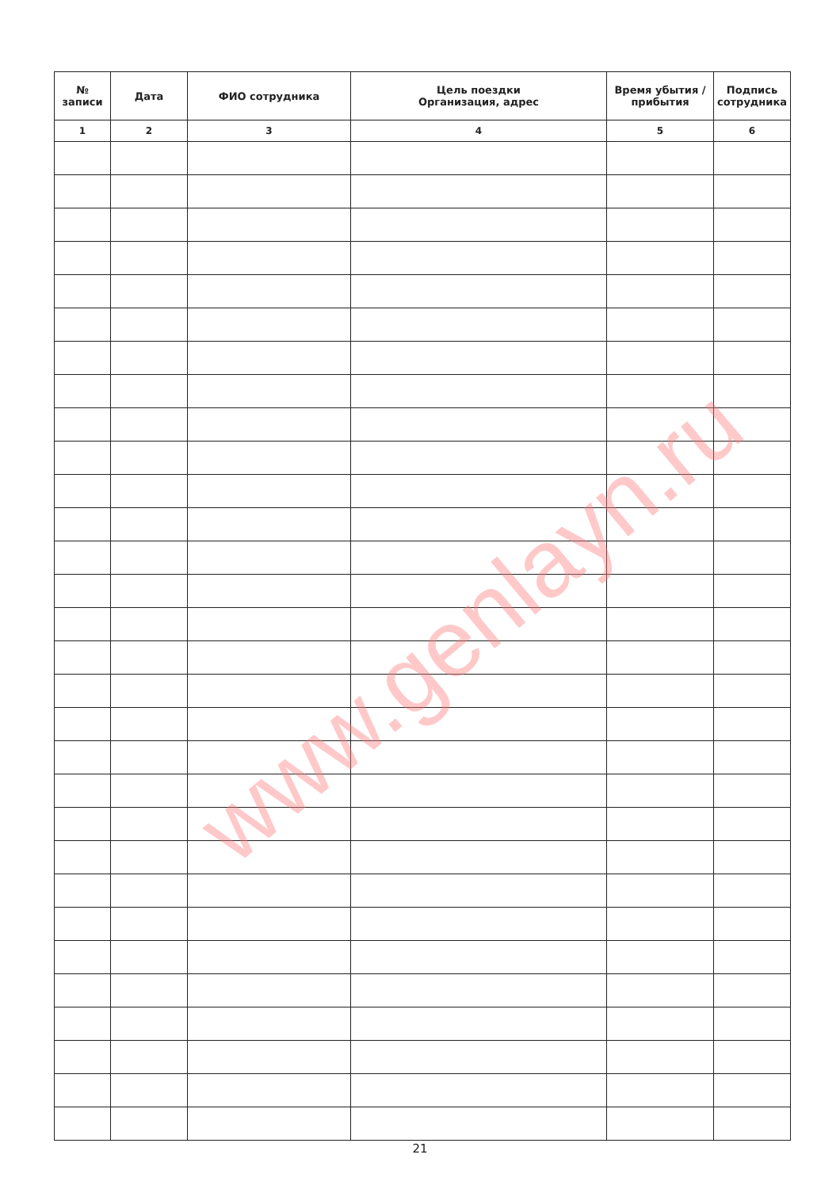| № записи | Дата | ФИО сотрудника | Цель поездки Организация, адрес | Время убытия / прибытия | Подпись сотрудника |
| --- | --- | --- | --- | --- | --- |
| 1 | 2 | 3 | 4 | 5 | 6 |
www.genlayn.ru
21